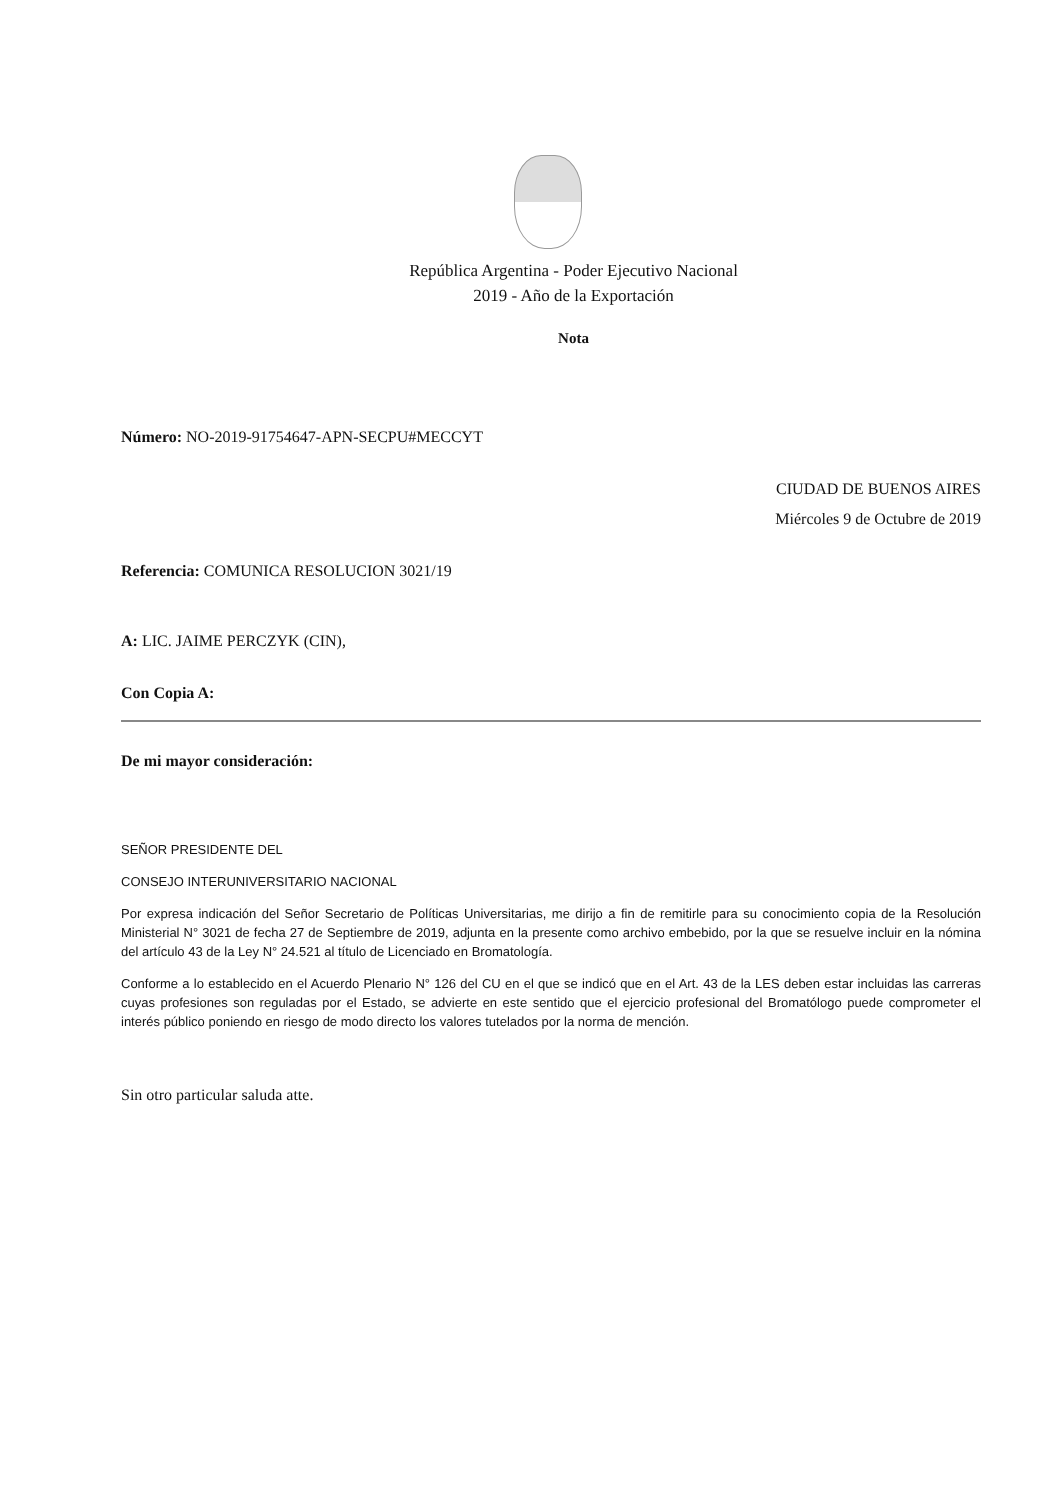República Argentina - Poder Ejecutivo Nacional
2019 - Año de la Exportación
Nota
Número: NO-2019-91754647-APN-SECPU#MECCYT
CIUDAD DE BUENOS AIRES
Miércoles 9 de Octubre de 2019
Referencia: COMUNICA RESOLUCION 3021/19
A: LIC. JAIME PERCZYK (CIN),
Con Copia A:
De mi mayor consideración:
SEÑOR PRESIDENTE DEL
CONSEJO INTERUNIVERSITARIO NACIONAL
Por expresa indicación del Señor Secretario de Políticas Universitarias, me dirijo a fin de remitirle para su conocimiento copia de la Resolución Ministerial N° 3021 de fecha 27 de Septiembre de 2019, adjunta en la presente como archivo embebido, por la que se resuelve incluir en la nómina del artículo 43 de la Ley N° 24.521 al título de Licenciado en Bromatología.
Conforme a lo establecido en el Acuerdo Plenario N° 126 del CU en el que se indicó que en el Art. 43 de la LES deben estar incluidas las carreras cuyas profesiones son reguladas por el Estado, se advierte en este sentido que el ejercicio profesional del Bromatólogo puede comprometer el interés público poniendo en riesgo de modo directo los valores tutelados por la norma de mención.
Sin otro particular saluda atte.